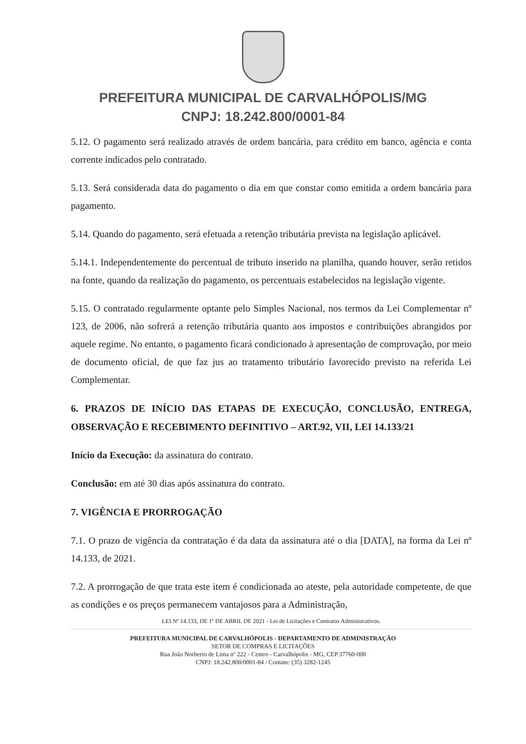PREFEITURA MUNICIPAL DE CARVALHÓPOLIS/MG
CNPJ: 18.242.800/0001-84
5.12. O pagamento será realizado através de ordem bancária, para crédito em banco, agência e conta corrente indicados pelo contratado.
5.13. Será considerada data do pagamento o dia em que constar como emitida a ordem bancária para pagamento.
5.14. Quando do pagamento, será efetuada a retenção tributária prevista na legislação aplicável.
5.14.1. Independentemente do percentual de tributo inserido na planilha, quando houver, serão retidos na fonte, quando da realização do pagamento, os percentuais estabelecidos na legislação vigente.
5.15. O contratado regularmente optante pelo Simples Nacional, nos termos da Lei Complementar nº 123, de 2006, não sofrerá a retenção tributária quanto aos impostos e contribuições abrangidos por aquele regime. No entanto, o pagamento ficará condicionado à apresentação de comprovação, por meio de documento oficial, de que faz jus ao tratamento tributário favorecido previsto na referida Lei Complementar.
6. PRAZOS DE INÍCIO DAS ETAPAS DE EXECUÇÃO, CONCLUSÃO, ENTREGA, OBSERVAÇÃO E RECEBIMENTO DEFINITIVO – ART.92, VII, LEI 14.133/21
Início da Execução: da assinatura do contrato.
Conclusão: em até 30 dias após assinatura do contrato.
7. VIGÊNCIA E PRORROGAÇÃO
7.1. O prazo de vigência da contratação é da data da assinatura até o dia [DATA], na forma da Lei nº 14.133, de 2021.
7.2. A prorrogação de que trata este item é condicionada ao ateste, pela autoridade competente, de que as condições e os preços permanecem vantajosos para a Administração,
LEI Nº 14.133, DE 1º DE ABRIL DE 2021 - Lei de Licitações e Contratos Administrativos.
PREFEITURA MUNICIPAL DE CARVALHÓPOLIS - DEPARTAMENTO DE ADMINISTRAÇÃO
SETOR DE COMPRAS E LICITAÇÕES
Rua João Norberto de Lima nº 222 - Centro - Carvalhópolis - MG, CEP 37760-000
CNPJ: 18.242.800/0001-84 / Contato: (35) 3282-1245